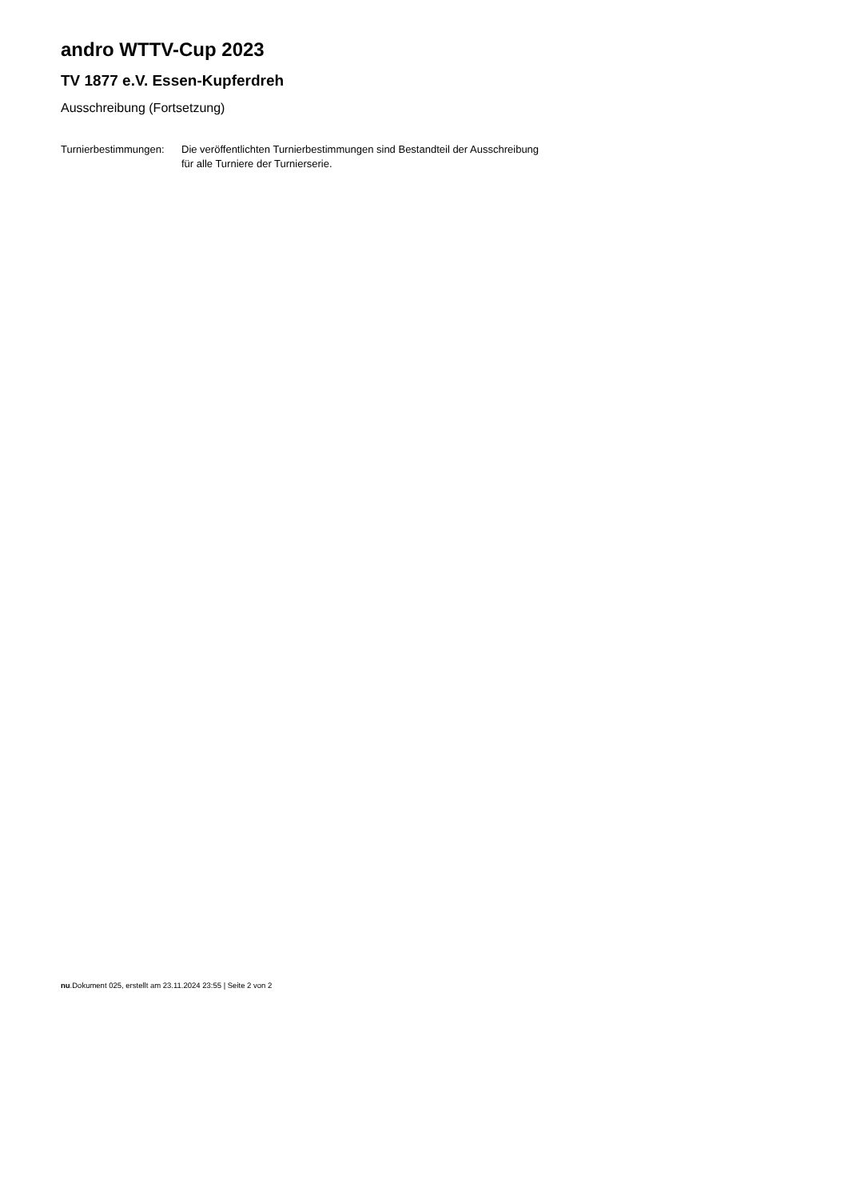andro WTTV-Cup 2023
TV 1877 e.V. Essen-Kupferdreh
Ausschreibung (Fortsetzung)
| Turnierbestimmungen: | Die veröffentlichten Turnierbestimmungen sind Bestandteil der Ausschreibung für alle Turniere der Turnierserie. |
nu.Dokument 025, erstellt am 23.11.2024 23:55 | Seite 2 von 2